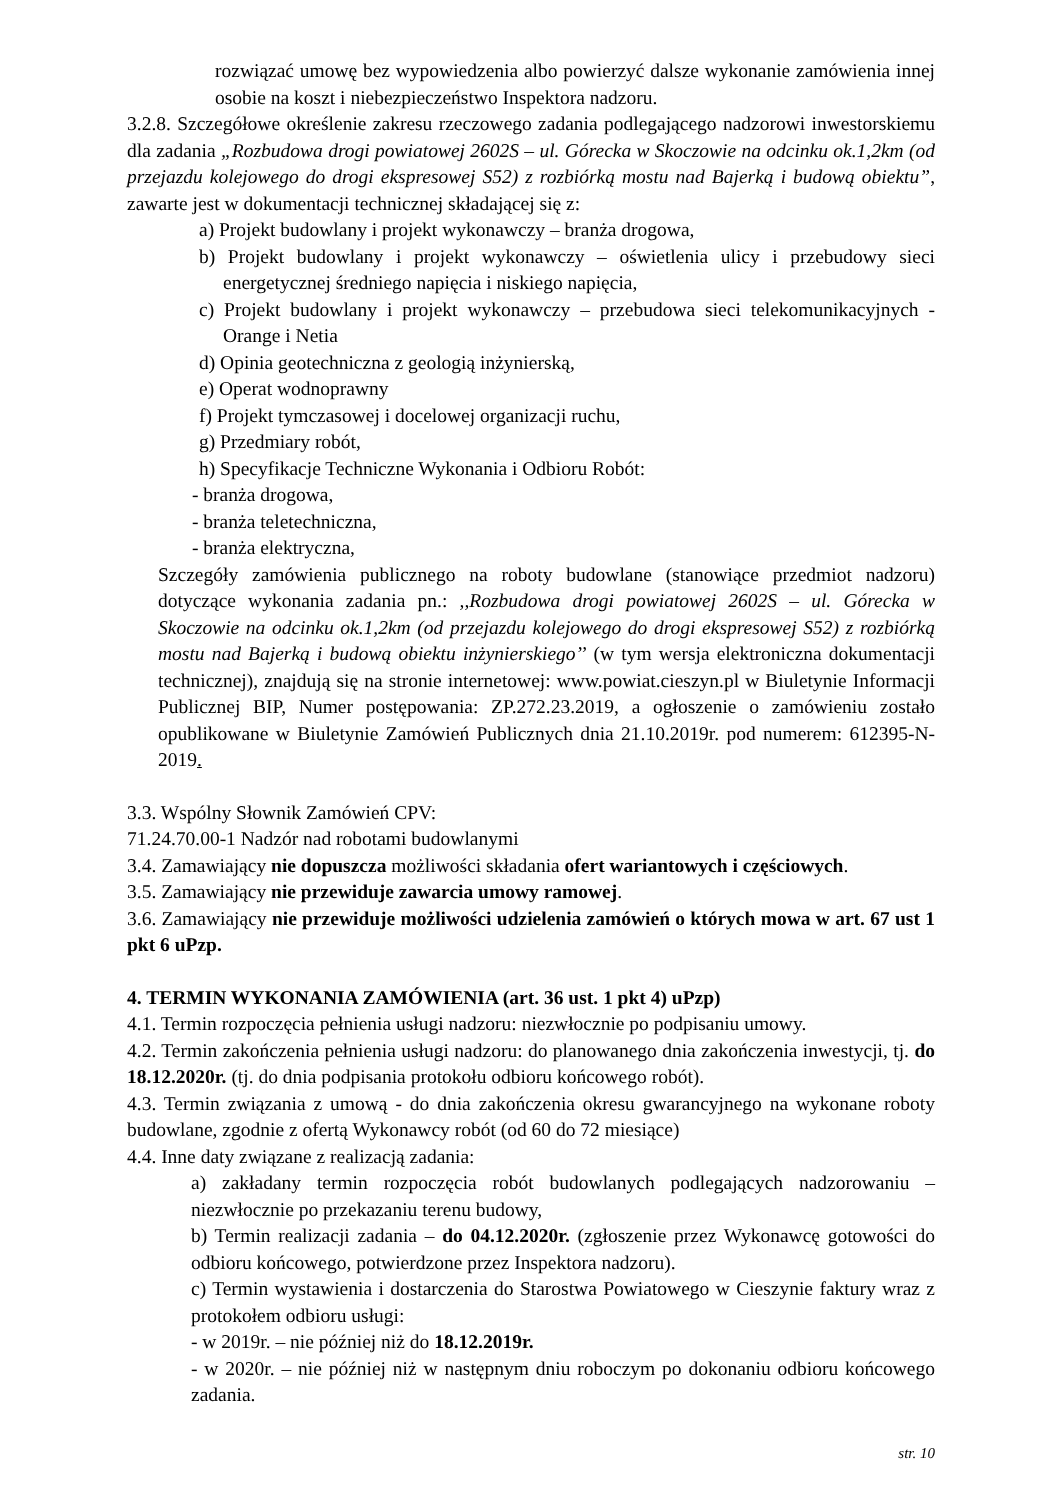rozwiązać umowę bez wypowiedzenia albo powierzyć dalsze wykonanie zamówienia innej osobie na koszt i niebezpieczeństwo Inspektora nadzoru.
3.2.8. Szczegółowe określenie zakresu rzeczowego zadania podlegającego nadzorowi inwestorskiemu dla zadania „Rozbudowa drogi powiatowej 2602S – ul. Górecka w Skoczowie na odcinku ok.1,2km (od przejazdu kolejowego do drogi ekspresowej S52) z rozbiórką mostu nad Bajerką i budową obiektu”, zawarte jest w dokumentacji technicznej składającej się z:
a) Projekt budowlany i projekt wykonawczy – branża drogowa,
b) Projekt budowlany i projekt wykonawczy – oświetlenia ulicy i przebudowy sieci energetycznej średniego napięcia i niskiego napięcia,
c) Projekt budowlany i projekt wykonawczy – przebudowa sieci telekomunikacyjnych - Orange i Netia
d) Opinia geotechniczna z geologią inżynierską,
e) Operat wodnoprawny
f) Projekt tymczasowej i docelowej organizacji ruchu,
g) Przedmiary robót,
h) Specyfikacje Techniczne Wykonania i Odbioru Robót:
- branża drogowa,
- branża teletechniczna,
- branża elektryczna,
Szczegóły zamówienia publicznego na roboty budowlane (stanowiące przedmiot nadzoru) dotyczące wykonania zadania pn.: ,,Rozbudowa drogi powiatowej 2602S – ul. Górecka w Skoczowie na odcinku ok.1,2km (od przejazdu kolejowego do drogi ekspresowej S52) z rozbiórką mostu nad Bajerką i budową obiektu inżynierskiego’’ (w tym wersja elektroniczna dokumentacji technicznej), znajdują się na stronie internetowej: www.powiat.cieszyn.pl w Biuletynie Informacji Publicznej BIP, Numer postępowania: ZP.272.23.2019, a ogłoszenie o zamówieniu zostało opublikowane w Biuletynie Zamówień Publicznych dnia 21.10.2019r. pod numerem: 612395-N-2019.
3.3. Wspólny Słownik Zamówień CPV:
71.24.70.00-1 Nadzór nad robotami budowlanymi
3.4. Zamawiający nie dopuszcza możliwości składania ofert wariantowych i częściowych.
3.5. Zamawiający nie przewiduje zawarcia umowy ramowej.
3.6. Zamawiający nie przewiduje możliwości udzielenia zamówień o których mowa w art. 67 ust 1 pkt 6 uPzp.
4. TERMIN WYKONANIA ZAMÓWIENIA (art. 36 ust. 1 pkt 4) uPzp)
4.1. Termin rozpoczęcia pełnienia usługi nadzoru: niezwłocznie po podpisaniu umowy.
4.2. Termin zakończenia pełnienia usługi nadzoru: do planowanego dnia zakończenia inwestycji, tj. do 18.12.2020r. (tj. do dnia podpisania protokołu odbioru końcowego robót).
4.3. Termin związania z umową - do dnia zakończenia okresu gwarancyjnego na wykonane roboty budowlane, zgodnie z ofertą Wykonawcy robót (od 60 do 72 miesiące)
4.4. Inne daty związane z realizacją zadania:
a) zakładany termin rozpoczęcia robót budowlanych podlegających nadzorowaniu – niezwłocznie po przekazaniu terenu budowy,
b) Termin realizacji zadania – do 04.12.2020r. (zgłoszenie przez Wykonawcę gotowości do odbioru końcowego, potwierdzone przez Inspektora nadzoru).
c) Termin wystawienia i dostarczenia do Starostwa Powiatowego w Cieszynie faktury wraz z protokołem odbioru usługi:
- w 2019r. – nie później niż do 18.12.2019r.
- w 2020r. – nie później niż w następnym dniu roboczym po dokonaniu odbioru końcowego zadania.
str. 10